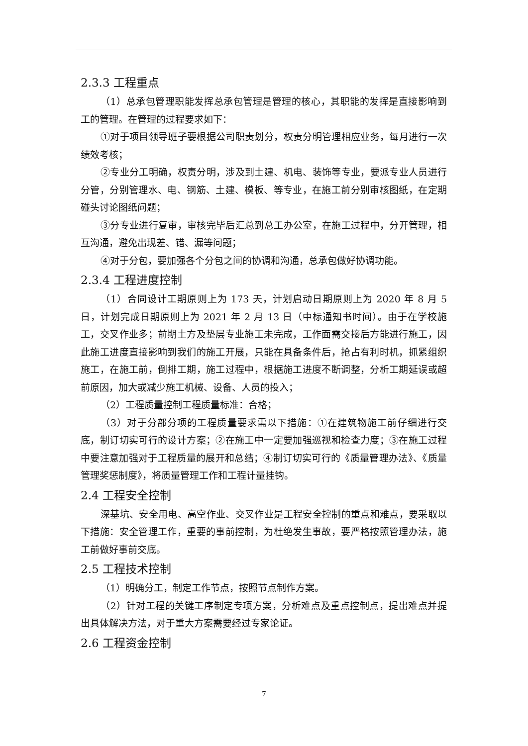2.3.3 工程重点
（1）总承包管理职能发挥总承包管理是管理的核心，其职能的发挥是直接影响到工的管理。在管理的过程要求如下：
①对于项目领导班子要根据公司职责划分，权责分明管理相应业务，每月进行一次绩效考核；
②专业分工明确，权责分明，涉及到土建、机电、装饰等专业，要派专业人员进行分管，分别管理水、电、钢筋、土建、模板、等专业，在施工前分别审核图纸，在定期碰头讨论图纸问题；
③分专业进行复审，审核完毕后汇总到总工办公室，在施工过程中，分开管理，相互沟通，避免出现差、错、漏等问题；
④对于分包，要加强各个分包之间的协调和沟通，总承包做好协调功能。
2.3.4 工程进度控制
（1）合同设计工期原则上为 173 天，计划启动日期原则上为 2020 年 8 月 5 日，计划完成日期原则上为 2021 年 2 月 13 日（中标通知书时间）。由于在学校施工，交叉作业多；前期土方及垫层专业施工未完成，工作面需交接后方能进行施工，因此施工进度直接影响到我们的施工开展，只能在具备条件后，抢占有利时机，抓紧组织施工，在施工前，倒排工期，施工过程中，根据施工进度不断调整，分析工期延误或超前原因，加大或减少施工机械、设备、人员的投入；
（2）工程质量控制工程质量标准：合格；
（3）对于分部分项的工程质量要求需以下措施：①在建筑物施工前仔细进行交底，制订切实可行的设计方案；②在施工中一定要加强巡视和检查力度；③在施工过程中要注意加强对于工程质量的展开和总结；④制订切实可行的《质量管理办法》、《质量管理奖惩制度》，将质量管理工作和工程计量挂钩。
2.4 工程安全控制
深基坑、安全用电、高空作业、交叉作业是工程安全控制的重点和难点，要采取以下措施：安全管理工作，重要的事前控制，为杜绝发生事故，要严格按照管理办法，施工前做好事前交底。
2.5 工程技术控制
（1）明确分工，制定工作节点，按照节点制作方案。
（2）针对工程的关键工序制定专项方案，分析难点及重点控制点，提出难点并提出具体解决方法，对于重大方案需要经过专家论证。
2.6 工程资金控制
7